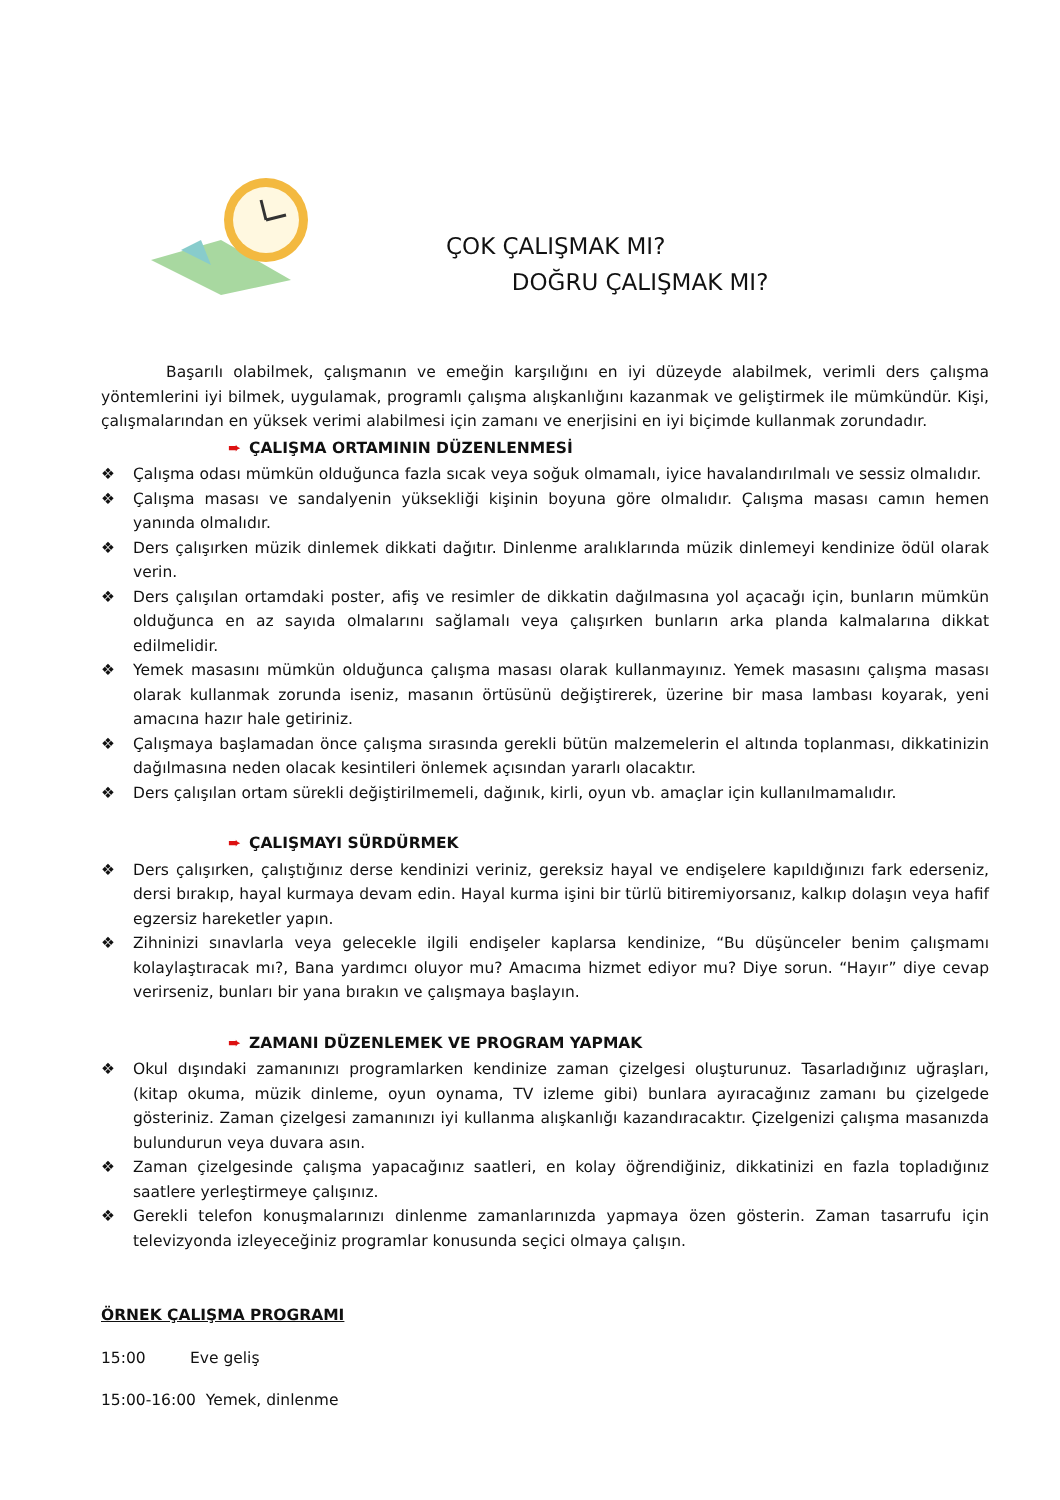ÇOK ÇALIŞMAK MI?
DOĞRU ÇALIŞMAK MI?
Başarılı olabilmek, çalışmanın ve emeğin karşılığını en iyi düzeyde alabilmek, verimli ders çalışma yöntemlerini iyi bilmek, uygulamak, programlı çalışma alışkanlığını kazanmak ve geliştirmek ile mümkündür. Kişi, çalışmalarından en yüksek verimi alabilmesi için zamanı ve enerjisini en iyi biçimde kullanmak zorundadır.
➨ ÇALIŞMA ORTAMININ DÜZENLENMESİ
❖ Çalışma odası mümkün olduğunca fazla sıcak veya soğuk olmamalı, iyice havalandırılmalı ve sessiz olmalıdır.
❖ Çalışma masası ve sandalyenin yüksekliği kişinin boyuna göre olmalıdır. Çalışma masası camın hemen yanında olmalıdır.
❖ Ders çalışırken müzik dinlemek dikkati dağıtır. Dinlenme aralıklarında müzik dinlemeyi kendinize ödül olarak verin.
❖ Ders çalışılan ortamdaki poster, afiş ve resimler de dikkatin dağılmasına yol açacağı için, bunların mümkün olduğunca en az sayıda olmalarını sağlamalı veya çalışırken bunların arka planda kalmalarına dikkat edilmelidir.
❖ Yemek masasını mümkün olduğunca çalışma masası olarak kullanmayınız. Yemek masasını çalışma masası olarak kullanmak zorunda iseniz, masanın örtüsünü değiştirerek, üzerine bir masa lambası koyarak, yeni amacına hazır hale getiriniz.
❖ Çalışmaya başlamadan önce çalışma sırasında gerekli bütün malzemelerin el altında toplanması, dikkatinizin dağılmasına neden olacak kesintileri önlemek açısından yararlı olacaktır.
❖ Ders çalışılan ortam sürekli değiştirilmemeli, dağınık, kirli, oyun vb. amaçlar için kullanılmamalıdır.
➨ ÇALIŞMAYI SÜRDÜRMEK
❖ Ders çalışırken, çalıştığınız derse kendinizi veriniz, gereksiz hayal ve endişelere kapıldığınızı fark ederseniz, dersi bırakıp, hayal kurmaya devam edin. Hayal kurma işini bir türlü bitiremiyorsanız, kalkıp dolaşın veya hafif egzersiz hareketler yapın.
❖ Zihninizi sınavlarla veya gelecekle ilgili endişeler kaplarsa kendinize, “Bu düşünceler benim çalışmamı kolaylaştıracak mı?, Bana yardımcı oluyor mu? Amacıma hizmet ediyor mu? Diye sorun. “Hayır” diye cevap verirseniz, bunları bir yana bırakın ve çalışmaya başlayın.
➨ ZAMANI DÜZENLEMEK VE PROGRAM YAPMAK
❖ Okul dışındaki zamanınızı programlarken kendinize zaman çizelgesi oluşturunuz. Tasarladığınız uğraşları, (kitap okuma, müzik dinleme, oyun oynama, TV izleme gibi) bunlara ayıracağınız zamanı bu çizelgede gösteriniz. Zaman çizelgesi zamanınızı iyi kullanma alışkanlığı kazandıracaktır. Çizelgenizi çalışma masanızda bulundurun veya duvara asın.
❖ Zaman çizelgesinde çalışma yapacağınız saatleri, en kolay öğrendiğiniz, dikkatinizi en fazla topladığınız saatlere yerleştirmeye çalışınız.
❖ Gerekli telefon konuşmalarınızı dinlenme zamanlarınızda yapmaya özen gösterin. Zaman tasarrufu için televizyonda izleyeceğiniz programlar konusunda seçici olmaya çalışın.
ÖRNEK ÇALIŞMA PROGRAMI
15:00 Eve geliş
15:00-16:00 Yemek, dinlenme